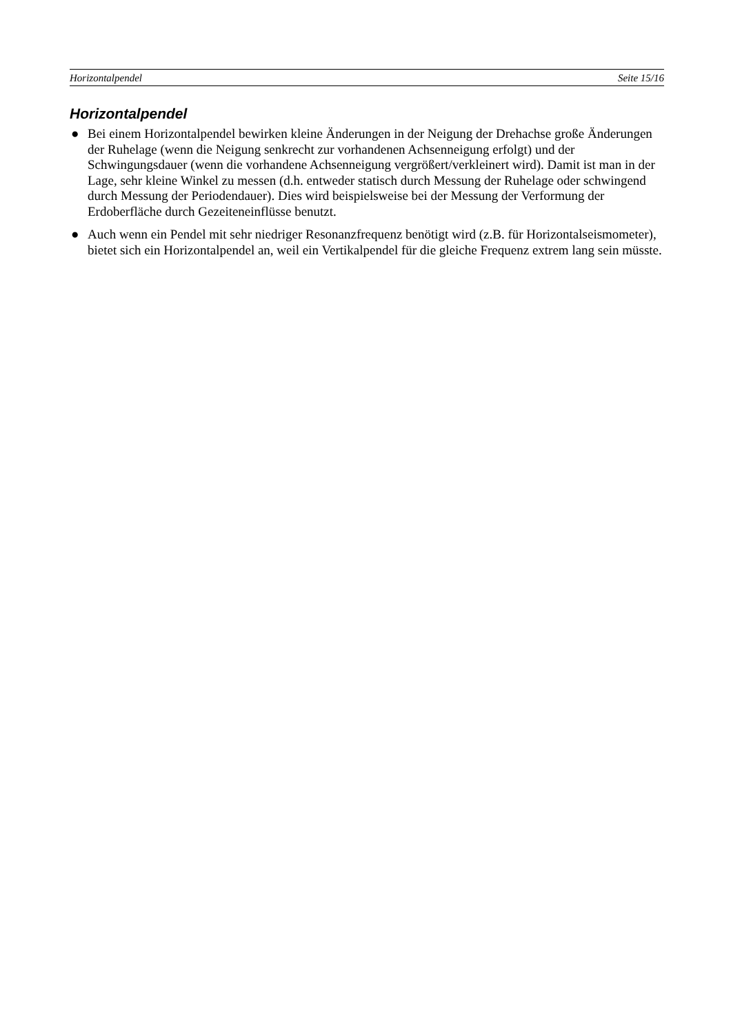Horizontalpendel Seite 15/16
Horizontalpendel
● Bei einem Horizontalpendel bewirken kleine Änderungen in der Neigung der Drehachse große Änderungen der Ruhelage (wenn die Neigung senkrecht zur vorhandenen Achsenneigung erfolgt) und der Schwingungsdauer (wenn die vorhandene Achsenneigung vergrößert/verkleinert wird). Damit ist man in der Lage, sehr kleine Winkel zu messen (d.h. entweder statisch durch Messung der Ruhelage oder schwingend durch Messung der Periodendauer). Dies wird beispielsweise bei der Messung der Verformung der Erdoberfläche durch Gezeiteneinflüsse benutzt.
● Auch wenn ein Pendel mit sehr niedriger Resonanzfrequenz benötigt wird (z.B. für Horizontalseismometer), bietet sich ein Horizontalpendel an, weil ein Vertikalpendel für die gleiche Frequenz extrem lang sein müsste.